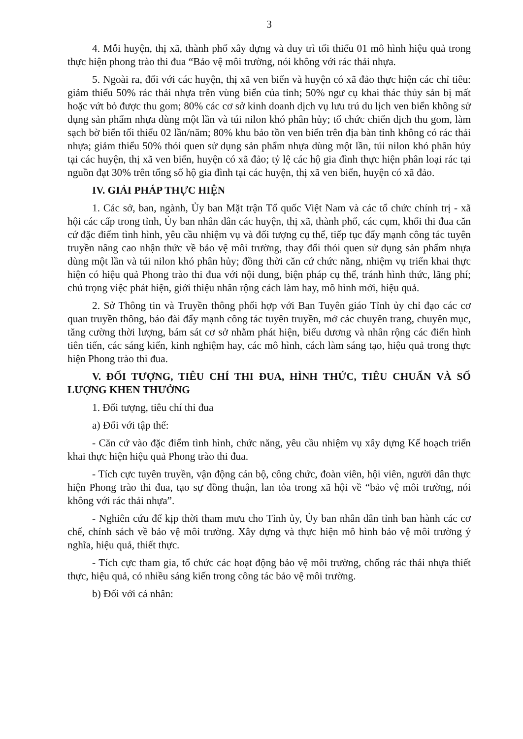3
4. Mỗi huyện, thị xã, thành phố xây dựng và duy trì tối thiểu 01 mô hình hiệu quả trong thực hiện phong trào thi đua “Bảo vệ môi trường, nói không với rác thải nhựa.
5. Ngoài ra, đối với các huyện, thị xã ven biển và huyện có xã đảo thực hiện các chỉ tiêu: giảm thiểu 50% rác thải nhựa trên vùng biển của tỉnh; 50% ngư cụ khai thác thủy sản bị mất hoặc vứt bỏ được thu gom; 80% các cơ sở kinh doanh dịch vụ lưu trú du lịch ven biển không sử dụng sản phẩm nhựa dùng một lần và túi nilon khó phân hủy; tổ chức chiến dịch thu gom, làm sạch bờ biển tối thiểu 02 lần/năm; 80% khu bảo tồn ven biển trên địa bàn tỉnh không có rác thải nhựa; giảm thiểu 50% thói quen sử dụng sản phẩm nhựa dùng một lần, túi nilon khó phân hủy tại các huyện, thị xã ven biển, huyện có xã đảo; tỷ lệ các hộ gia đình thực hiện phân loại rác tại nguồn đạt 30% trên tổng số hộ gia đình tại các huyện, thị xã ven biển, huyện có xã đảo.
IV. GIẢI PHÁP THỰC HIỆN
1. Các sở, ban, ngành, Ủy ban Mặt trận Tổ quốc Việt Nam và các tổ chức chính trị - xã hội các cấp trong tỉnh, Ủy ban nhân dân các huyện, thị xã, thành phố, các cụm, khối thi đua căn cứ đặc điểm tình hình, yêu cầu nhiệm vụ và đối tượng cụ thể, tiếp tục đẩy mạnh công tác tuyên truyền nâng cao nhận thức về bảo vệ môi trường, thay đổi thói quen sử dụng sản phẩm nhựa dùng một lần và túi nilon khó phân hủy; đồng thời căn cứ chức năng, nhiệm vụ triển khai thực hiện có hiệu quả Phong trào thi đua với nội dung, biện pháp cụ thể, tránh hình thức, lãng phí; chú trọng việc phát hiện, giới thiệu nhân rộng cách làm hay, mô hình mới, hiệu quả.
2. Sở Thông tin và Truyền thông phối hợp với Ban Tuyên giáo Tỉnh ủy chỉ đạo các cơ quan truyền thông, báo đài đẩy mạnh công tác tuyên truyền, mở các chuyên trang, chuyên mục, tăng cường thời lượng, bám sát cơ sở nhằm phát hiện, biểu dương và nhân rộng các điển hình tiên tiến, các sáng kiến, kinh nghiệm hay, các mô hình, cách làm sáng tạo, hiệu quả trong thực hiện Phong trào thi đua.
V. ĐỐI TƯỢNG, TIÊU CHÍ THI ĐUA, HÌNH THỨC, TIÊU CHUẨN VÀ SỐ LƯỢNG KHEN THƯỞNG
1. Đối tượng, tiêu chí thi đua
a) Đối với tập thể:
- Căn cứ vào đặc điểm tình hình, chức năng, yêu cầu nhiệm vụ xây dựng Kế hoạch triển khai thực hiện hiệu quả Phong trào thi đua.
- Tích cực tuyên truyền, vận động cán bộ, công chức, đoàn viên, hội viên, người dân thực hiện Phong trào thi đua, tạo sự đồng thuận, lan tỏa trong xã hội về “bảo vệ môi trường, nói không với rác thải nhựa”.
- Nghiên cứu để kịp thời tham mưu cho Tỉnh ủy, Ủy ban nhân dân tỉnh ban hành các cơ chế, chính sách về bảo vệ môi trường. Xây dựng và thực hiện mô hình bảo vệ môi trường ý nghĩa, hiệu quả, thiết thực.
- Tích cực tham gia, tổ chức các hoạt động bảo vệ môi trường, chống rác thải nhựa thiết thực, hiệu quả, có nhiều sáng kiến trong công tác bảo vệ môi trường.
b) Đối với cá nhân: